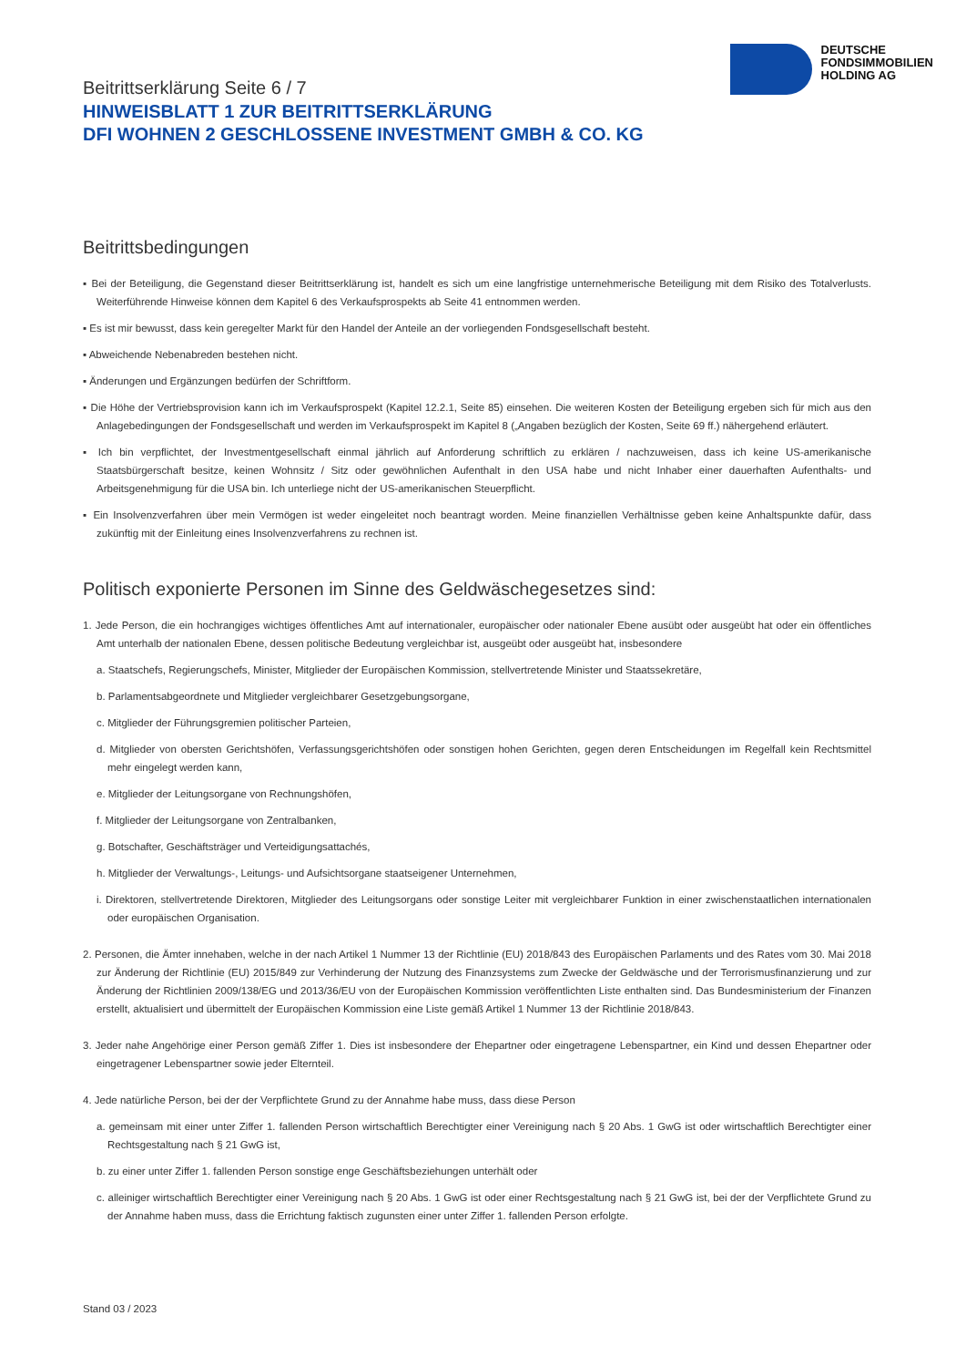DEUTSCHE
FONDSIMMOBILIEN
HOLDING AG
Beitrittserklärung Seite 6 / 7
HINWEISBLATT 1 ZUR BEITRITTSERKLÄRUNG
DFI WOHNEN 2 GESCHLOSSENE INVESTMENT GMBH & CO. KG
Beitrittsbedingungen
▪ Bei der Beteiligung, die Gegenstand dieser Beitrittserklärung ist, handelt es sich um eine langfristige unternehmerische Beteiligung mit dem Risiko des Totalverlusts. Weiterführende Hinweise können dem Kapitel 6 des Verkaufsprospekts ab Seite 41 entnommen werden.
▪ Es ist mir bewusst, dass kein geregelter Markt für den Handel der Anteile an der vorliegenden Fondsgesellschaft besteht.
▪ Abweichende Nebenabreden bestehen nicht.
▪ Änderungen und Ergänzungen bedürfen der Schriftform.
▪ Die Höhe der Vertriebsprovision kann ich im Verkaufsprospekt (Kapitel 12.2.1, Seite 85) einsehen. Die weiteren Kosten der Beteiligung ergeben sich für mich aus den Anlagebedingungen der Fondsgesellschaft und werden im Verkaufsprospekt im Kapitel 8 („Angaben bezüglich der Kosten, Seite 69 ff.) nähergehend erläutert.
▪ Ich bin verpflichtet, der Investmentgesellschaft einmal jährlich auf Anforderung schriftlich zu erklären / nachzuweisen, dass ich keine US-amerikanische Staatsbürgerschaft besitze, keinen Wohnsitz / Sitz oder gewöhnlichen Aufenthalt in den USA habe und nicht Inhaber einer dauerhaften Aufenthalts- und Arbeitsgenehmigung für die USA bin. Ich unterliege nicht der US-amerikanischen Steuerpflicht.
▪ Ein Insolvenzverfahren über mein Vermögen ist weder eingeleitet noch beantragt worden. Meine finanziellen Verhältnisse geben keine Anhaltspunkte dafür, dass zukünftig mit der Einleitung eines Insolvenzverfahrens zu rechnen ist.
Politisch exponierte Personen im Sinne des Geldwäschegesetzes sind:
1. Jede Person, die ein hochrangiges wichtiges öffentliches Amt auf internationaler, europäischer oder nationaler Ebene ausübt oder ausgeübt hat oder ein öffentliches Amt unterhalb der nationalen Ebene, dessen politische Bedeutung vergleichbar ist, ausgeübt oder ausgeübt hat, insbesondere
a. Staatschefs, Regierungschefs, Minister, Mitglieder der Europäischen Kommission, stellvertretende Minister und Staatssekretäre,
b. Parlamentsabgeordnete und Mitglieder vergleichbarer Gesetzgebungsorgane,
c. Mitglieder der Führungsgremien politischer Parteien,
d. Mitglieder von obersten Gerichtshöfen, Verfassungsgerichtshöfen oder sonstigen hohen Gerichten, gegen deren Entscheidungen im Regelfall kein Rechtsmittel mehr eingelegt werden kann,
e. Mitglieder der Leitungsorgane von Rechnungshöfen,
f. Mitglieder der Leitungsorgane von Zentralbanken,
g. Botschafter, Geschäftsträger und Verteidigungsattachés,
h. Mitglieder der Verwaltungs-, Leitungs- und Aufsichtsorgane staatseigener Unternehmen,
i. Direktoren, stellvertretende Direktoren, Mitglieder des Leitungsorgans oder sonstige Leiter mit vergleichbarer Funktion in einer zwischenstaatlichen internationalen oder europäischen Organisation.
2. Personen, die Ämter innehaben, welche in der nach Artikel 1 Nummer 13 der Richtlinie (EU) 2018/843 des Europäischen Parlaments und des Rates vom 30. Mai 2018 zur Änderung der Richtlinie (EU) 2015/849 zur Verhinderung der Nutzung des Finanzsystems zum Zwecke der Geldwäsche und der Terrorismusfinanzierung und zur Änderung der Richtlinien 2009/138/EG und 2013/36/EU von der Europäischen Kommission veröffentlichten Liste enthalten sind. Das Bundesministerium der Finanzen erstellt, aktualisiert und übermittelt der Europäischen Kommission eine Liste gemäß Artikel 1 Nummer 13 der Richtlinie 2018/843.
3. Jeder nahe Angehörige einer Person gemäß Ziffer 1. Dies ist insbesondere der Ehepartner oder eingetragene Lebenspartner, ein Kind und dessen Ehepartner oder eingetragener Lebenspartner sowie jeder Elternteil.
4. Jede natürliche Person, bei der der Verpflichtete Grund zu der Annahme habe muss, dass diese Person
a. gemeinsam mit einer unter Ziffer 1. fallenden Person wirtschaftlich Berechtigter einer Vereinigung nach § 20 Abs. 1 GwG ist oder wirtschaftlich Berechtigter einer Rechtsgestaltung nach § 21 GwG ist,
b. zu einer unter Ziffer 1. fallenden Person sonstige enge Geschäftsbeziehungen unterhält oder
c. alleiniger wirtschaftlich Berechtigter einer Vereinigung nach § 20 Abs. 1 GwG ist oder einer Rechtsgestaltung nach § 21 GwG ist, bei der der Verpflichtete Grund zu der Annahme haben muss, dass die Errichtung faktisch zugunsten einer unter Ziffer 1. fallenden Person erfolgte.
Stand 03 / 2023